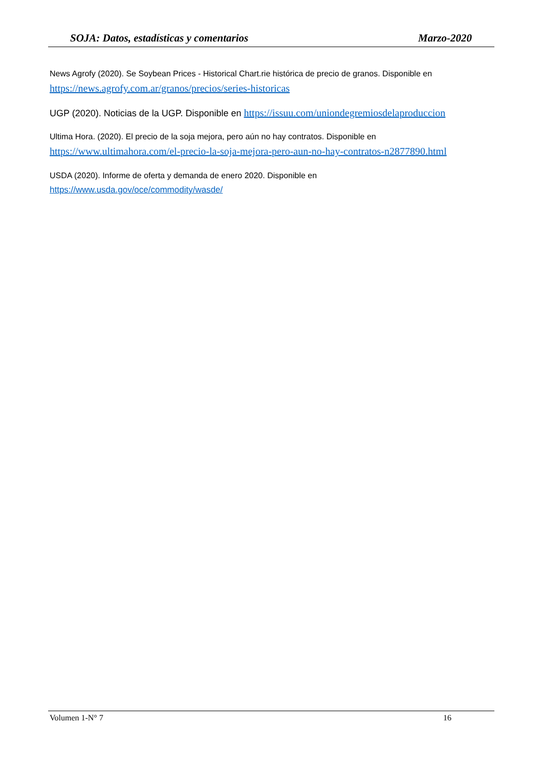SOJA: Datos, estadísticas y comentarios Marzo-2020
News Agrofy (2020). Se Soybean Prices - Historical Chart.rie histórica de precio de granos. Disponible en https://news.agrofy.com.ar/granos/precios/series-historicas
UGP (2020). Noticias de la UGP. Disponible en https://issuu.com/uniondegremiosdelaproduccion
Ultima Hora. (2020). El precio de la soja mejora, pero aún no hay contratos. Disponible en https://www.ultimahora.com/el-precio-la-soja-mejora-pero-aun-no-hay-contratos-n2877890.html
USDA (2020). Informe de oferta y demanda de enero 2020. Disponible en
https://www.usda.gov/oce/commodity/wasde/
Volumen 1-N° 7 16